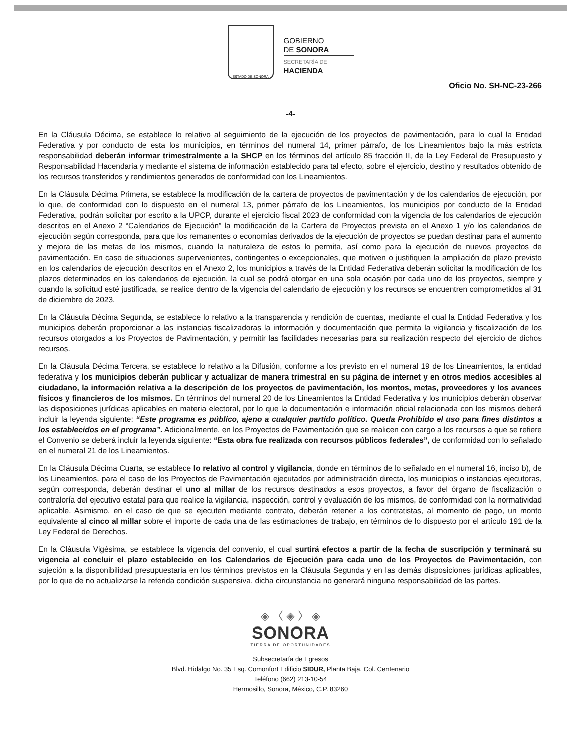ESTADO DE SONORA
GOBIERNO
DE SONORA
SECRETARÍA DE
HACIENDA
Oficio No. SH-NC-23-266
-4-
En la Cláusula Décima, se establece lo relativo al seguimiento de la ejecución de los proyectos de pavimentación, para lo cual la Entidad Federativa y por conducto de esta los municipios, en términos del numeral 14, primer párrafo, de los Lineamientos bajo la más estricta responsabilidad deberán informar trimestralmente a la SHCP en los términos del artículo 85 fracción II, de la Ley Federal de Presupuesto y Responsabilidad Hacendaria y mediante el sistema de información establecido para tal efecto, sobre el ejercicio, destino y resultados obtenido de los recursos transferidos y rendimientos generados de conformidad con los Lineamientos.
En la Cláusula Décima Primera, se establece la modificación de la cartera de proyectos de pavimentación y de los calendarios de ejecución, por lo que, de conformidad con lo dispuesto en el numeral 13, primer párrafo de los Lineamientos, los municipios por conducto de la Entidad Federativa, podrán solicitar por escrito a la UPCP, durante el ejercicio fiscal 2023 de conformidad con la vigencia de los calendarios de ejecución descritos en el Anexo 2 “Calendarios de Ejecución” la modificación de la Cartera de Proyectos prevista en el Anexo 1 y/o los calendarios de ejecución según corresponda, para que los remanentes o economías derivados de la ejecución de proyectos se puedan destinar para el aumento y mejora de las metas de los mismos, cuando la naturaleza de estos lo permita, así como para la ejecución de nuevos proyectos de pavimentación. En caso de situaciones supervenientes, contingentes o excepcionales, que motiven o justifiquen la ampliación de plazo previsto en los calendarios de ejecución descritos en el Anexo 2, los municipios a través de la Entidad Federativa deberán solicitar la modificación de los plazos determinados en los calendarios de ejecución, la cual se podrá otorgar en una sola ocasión por cada uno de los proyectos, siempre y cuando la solicitud esté justificada, se realice dentro de la vigencia del calendario de ejecución y los recursos se encuentren comprometidos al 31 de diciembre de 2023.
En la Cláusula Décima Segunda, se establece lo relativo a la transparencia y rendición de cuentas, mediante el cual la Entidad Federativa y los municipios deberán proporcionar a las instancias fiscalizadoras la información y documentación que permita la vigilancia y fiscalización de los recursos otorgados a los Proyectos de Pavimentación, y permitir las facilidades necesarias para su realización respecto del ejercicio de dichos recursos.
En la Cláusula Décima Tercera, se establece lo relativo a la Difusión, conforme a los previsto en el numeral 19 de los Lineamientos, la entidad federativa y los municipios deberán publicar y actualizar de manera trimestral en su página de internet y en otros medios accesibles al ciudadano, la información relativa a la descripción de los proyectos de pavimentación, los montos, metas, proveedores y los avances físicos y financieros de los mismos. En términos del numeral 20 de los Lineamientos la Entidad Federativa y los municipios deberán observar las disposiciones jurídicas aplicables en materia electoral, por lo que la documentación e información oficial relacionada con los mismos deberá incluir la leyenda siguiente: “Este programa es público, ajeno a cualquier partido político. Queda Prohibido el uso para fines distintos a los establecidos en el programa”. Adicionalmente, en los Proyectos de Pavimentación que se realicen con cargo a los recursos a que se refiere el Convenio se deberá incluir la leyenda siguiente: “Esta obra fue realizada con recursos públicos federales”, de conformidad con lo señalado en el numeral 21 de los Lineamientos.
En la Cláusula Décima Cuarta, se establece lo relativo al control y vigilancia, donde en términos de lo señalado en el numeral 16, inciso b), de los Lineamientos, para el caso de los Proyectos de Pavimentación ejecutados por administración directa, los municipios o instancias ejecutoras, según corresponda, deberán destinar el uno al millar de los recursos destinados a esos proyectos, a favor del órgano de fiscalización o contraloría del ejecutivo estatal para que realice la vigilancia, inspección, control y evaluación de los mismos, de conformidad con la normatividad aplicable. Asimismo, en el caso de que se ejecuten mediante contrato, deberán retener a los contratistas, al momento de pago, un monto equivalente al cinco al millar sobre el importe de cada una de las estimaciones de trabajo, en términos de lo dispuesto por el artículo 191 de la Ley Federal de Derechos.
En la Cláusula Vigésima, se establece la vigencia del convenio, el cual surtirá efectos a partir de la fecha de suscripción y terminará su vigencia al concluir el plazo establecido en los Calendarios de Ejecución para cada uno de los Proyectos de Pavimentación, con sujeción a la disponibilidad presupuestaria en los términos previstos en la Cláusula Segunda y en las demás disposiciones jurídicas aplicables, por lo que de no actualizarse la referida condición suspensiva, dicha circunstancia no generará ninguna responsabilidad de las partes.
◈ 〈 ◈ 〉 ◈
SONORA
TIERRA DE OPORTUNIDADES
Subsecretaría de Egresos
Blvd. Hidalgo No. 35 Esq. Comonfort Edificio SIDUR, Planta Baja, Col. Centenario
Teléfono (662) 213-10-54
Hermosillo, Sonora, México, C.P. 83260